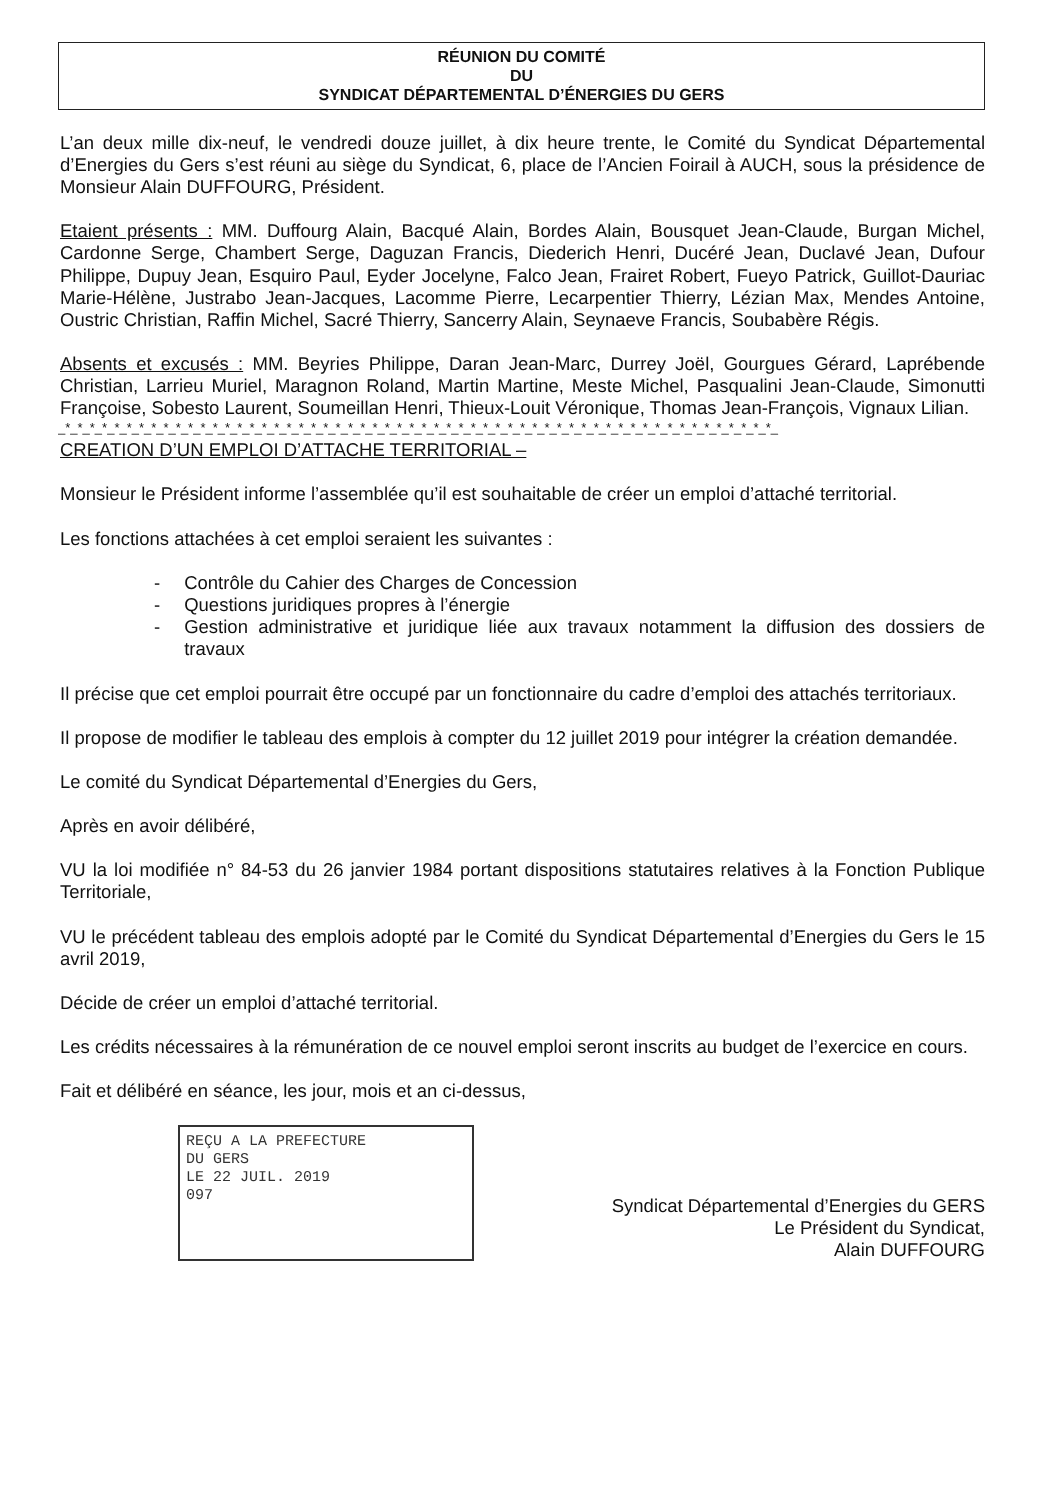RÉUNION DU COMITÉ
DU
SYNDICAT DÉPARTEMENTAL D’ÉNERGIES DU GERS
L’an deux mille dix-neuf, le vendredi douze juillet, à dix heure trente, le Comité du Syndicat Départemental d’Energies du Gers s’est réuni au siège du Syndicat, 6, place de l’Ancien Foirail à AUCH, sous la présidence de Monsieur Alain DUFFOURG, Président.
Etaient présents : MM. Duffourg Alain, Bacqué Alain, Bordes Alain, Bousquet Jean-Claude, Burgan Michel, Cardonne Serge, Chambert Serge, Daguzan Francis, Diederich Henri, Ducéré Jean, Duclavé Jean, Dufour Philippe, Dupuy Jean, Esquiro Paul, Eyder Jocelyne, Falco Jean, Frairet Robert, Fueyo Patrick, Guillot-Dauriac Marie-Hélène, Justrabo Jean-Jacques, Lacomme Pierre, Lecarpentier Thierry, Lézian Max, Mendes Antoine, Oustric Christian, Raffin Michel, Sacré Thierry, Sancerry Alain, Seynaeve Francis, Soubabère Régis.
Absents et excusés : MM. Beyries Philippe, Daran Jean-Marc, Durrey Joël, Gourgues Gérard, Laprébende Christian, Larrieu Muriel, Maragnon Roland, Martin Martine, Meste Michel, Pasqualini Jean-Claude, Simonutti Françoise, Sobesto Laurent, Soumeillan Henri, Thieux-Louit Véronique, Thomas Jean-François, Vignaux Lilian.
_*_*_*_*_*_*_*_*_*_*_*_*_*_*_*_*_*_*_*_*_*_*_*_*_*_*_*_*_*_*_*_*_*_*_*_*_*_*_*_*_*_*_*_*_*_*_*_*_*_*_*_*_*_*_*_*_*_*_
CREATION D’UN EMPLOI D’ATTACHE TERRITORIAL –
Monsieur le Président informe l’assemblée qu’il est souhaitable de créer un emploi d’attaché territorial.
Les fonctions attachées à cet emploi seraient les suivantes :
- Contrôle du Cahier des Charges de Concession
- Questions juridiques propres à l’énergie
- Gestion administrative et juridique liée aux travaux notamment la diffusion des dossiers de travaux
Il précise que cet emploi pourrait être occupé par un fonctionnaire du cadre d’emploi des attachés territoriaux.
Il propose de modifier le tableau des emplois à compter du 12 juillet 2019 pour intégrer la création demandée.
Le comité du Syndicat Départemental d’Energies du Gers,
Après en avoir délibéré,
VU la loi modifiée n° 84-53 du 26 janvier 1984 portant dispositions statutaires relatives à la Fonction Publique Territoriale,
VU le précédent tableau des emplois adopté par le Comité du Syndicat Départemental d’Energies du Gers le 15 avril 2019,
Décide de créer un emploi d’attaché territorial.
Les crédits nécessaires à la rémunération de ce nouvel emploi seront inscrits au budget de l’exercice en cours.
Fait et délibéré en séance, les jour, mois et an ci-dessus,
REÇU A LA PREFECTURE
DU GERS
LE 22 JUIL. 2019
097
Syndicat Départemental d’Energies du GERS
Le Président du Syndicat,
Alain DUFFOURG